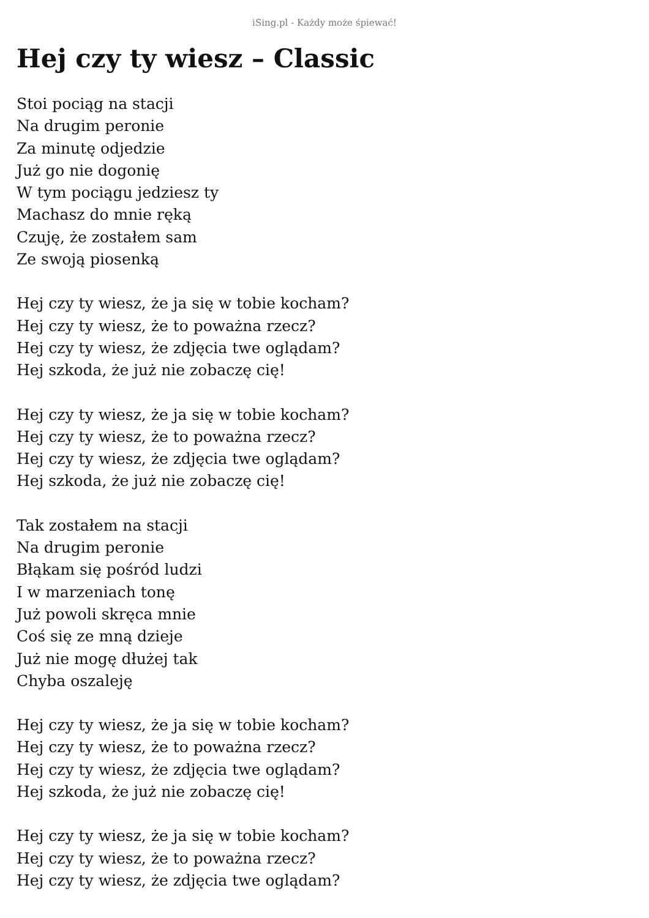iSing.pl - Każdy może śpiewać!
Hej czy ty wiesz – Classic
Stoi pociąg na stacji
Na drugim peronie
Za minutę odjedzie
Już go nie dogonię
W tym pociągu jedziesz ty
Machasz do mnie ręką
Czuję, że zostałem sam
Ze swoją piosenką
Hej czy ty wiesz, że ja się w tobie kocham?
Hej czy ty wiesz, że to poważna rzecz?
Hej czy ty wiesz, że zdjęcia twe oglądam?
Hej szkoda, że już nie zobaczę cię!
Hej czy ty wiesz, że ja się w tobie kocham?
Hej czy ty wiesz, że to poważna rzecz?
Hej czy ty wiesz, że zdjęcia twe oglądam?
Hej szkoda, że już nie zobaczę cię!
Tak zostałem na stacji
Na drugim peronie
Błąkam się pośród ludzi
I w marzeniach tonę
Już powoli skręca mnie
Coś się ze mną dzieje
Już nie mogę dłużej tak
Chyba oszaleję
Hej czy ty wiesz, że ja się w tobie kocham?
Hej czy ty wiesz, że to poważna rzecz?
Hej czy ty wiesz, że zdjęcia twe oglądam?
Hej szkoda, że już nie zobaczę cię!
Hej czy ty wiesz, że ja się w tobie kocham?
Hej czy ty wiesz, że to poważna rzecz?
Hej czy ty wiesz, że zdjęcia twe oglądam?